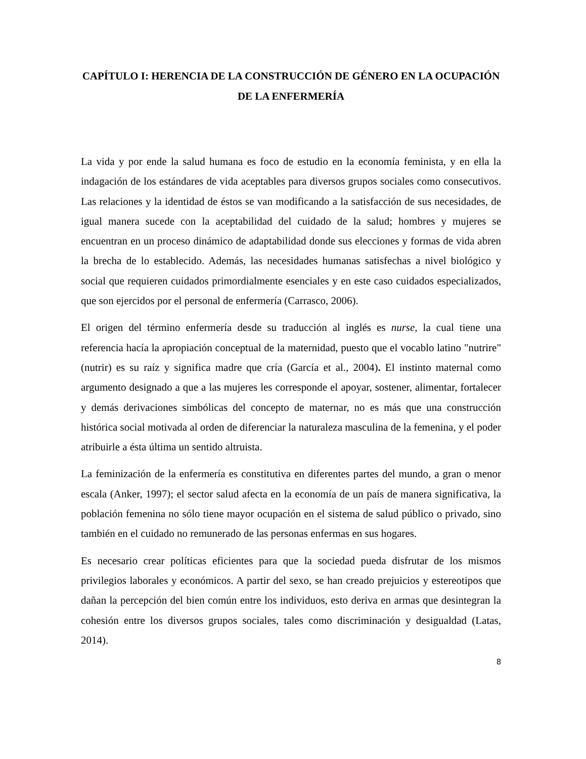CAPÍTULO I: HERENCIA DE LA CONSTRUCCIÓN DE GÉNERO EN LA OCUPACIÓN DE LA ENFERMERÍA
La vida y por ende la salud humana es foco de estudio en la economía feminista, y en ella la indagación de los estándares de vida aceptables para diversos grupos sociales como consecutivos. Las relaciones y la identidad de éstos se van modificando a la satisfacción de sus necesidades, de igual manera sucede con la aceptabilidad del cuidado de la salud; hombres y mujeres se encuentran en un proceso dinámico de adaptabilidad donde sus elecciones y formas de vida abren la brecha de lo establecido. Además, las necesidades humanas satisfechas a nivel biológico y social que requieren cuidados primordialmente esenciales y en este caso cuidados especializados, que son ejercidos por el personal de enfermería (Carrasco, 2006).
El origen del término enfermería desde su traducción al inglés es nurse, la cual tiene una referencia hacía la apropiación conceptual de la maternidad, puesto que el vocablo latino "nutrire" (nutrir) es su raíz y significa madre que cría (García et al., 2004). El instinto maternal como argumento designado a que a las mujeres les corresponde el apoyar, sostener, alimentar, fortalecer y demás derivaciones simbólicas del concepto de maternar, no es más que una construcción histórica social motivada al orden de diferenciar la naturaleza masculina de la femenina, y el poder atribuirle a ésta última un sentido altruista.
La feminización de la enfermería es constitutiva en diferentes partes del mundo, a gran o menor escala (Anker, 1997); el sector salud afecta en la economía de un país de manera significativa, la población femenina no sólo tiene mayor ocupación en el sistema de salud público o privado, sino también en el cuidado no remunerado de las personas enfermas en sus hogares.
Es necesario crear políticas eficientes para que la sociedad pueda disfrutar de los mismos privilegios laborales y económicos. A partir del sexo, se han creado prejuicios y estereotipos que dañan la percepción del bien común entre los individuos, esto deriva en armas que desintegran la cohesión entre los diversos grupos sociales, tales como discriminación y desigualdad (Latas, 2014).
8